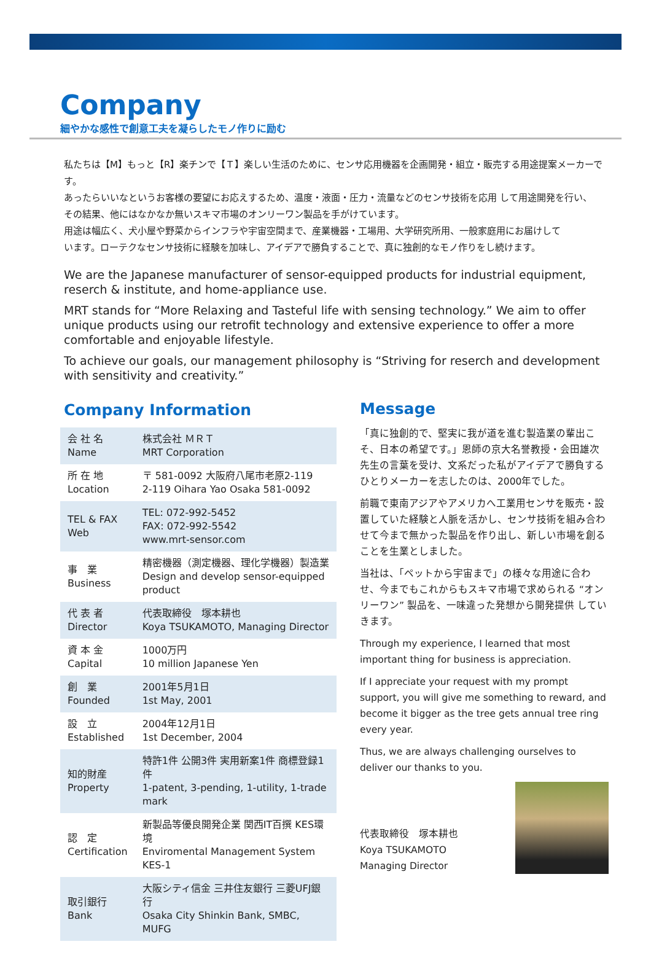Company
細やかな感性で創意工夫を凝らしたモノ作りに励む
私たちは【M】もっと【R】楽チンで【Ｔ】楽しい生活のために、センサ応用機器を企画開発・組立・販売する用途提案メーカーです。
あったらいいなというお客様の要望にお応えするため、温度・液面・圧力・流量などのセンサ技術を応用 して用途開発を行い、
その結果、他にはなかなか無いスキマ市場のオンリーワン製品を手がけています。
用途は幅広く、犬小屋や野菜からインフラや宇宙空間まで、産業機器・工場用、大学研究所用、一般家庭用にお届けして
います。ローテクなセンサ技術に経験を加味し、アイデアで勝負することで、真に独創的なモノ作りをし続けます。
We are the Japanese manufacturer of sensor-equipped products for industrial equipment, reserch & institute, and home-appliance use.
MRT stands for “More Relaxing and Tasteful life with sensing technology.” We aim to offer unique products using our retrofit technology and extensive experience to offer a more comfortable and enjoyable lifestyle.
To achieve our goals, our management philosophy is “Striving for reserch and development with sensitivity and creativity.”
Company Information
| 会 社 名 Name | 株式会社 ＭＲＴ MRT Corporation |
| 所 在 地 Location | 〒 581-0092 大阪府八尾市老原2-119 2-119 Oihara Yao Osaka 581-0092 |
| TEL & FAX Web | TEL: 072-992-5452 FAX: 072-992-5542 www.mrt-sensor.com |
| 事 業 Business | 精密機器（測定機器、理化学機器）製造業 Design and develop sensor-equipped product |
| 代 表 者 Director | 代表取締役 塚本耕也 Koya TSUKAMOTO, Managing Director |
| 資 本 金 Capital | 1000万円 10 million Japanese Yen |
| 創 業 Founded | 2001年5月1日 1st May, 2001 |
| 設 立 Established | 2004年12月1日 1st December, 2004 |
| 知的財産 Property | 特許1件 公開3件 実用新案1件 商標登録1件 1-patent, 3-pending, 1-utility, 1-trade mark |
| 認 定 Certification | 新製品等優良開発企業 関西IT百撰 KES環境 Enviromental Management System KES-1 |
| 取引銀行 Bank | 大阪シティ信金 三井住友銀行 三菱UFJ銀行 Osaka City Shinkin Bank, SMBC, MUFG |
Message
「真に独創的で、堅実に我が道を進む製造業の輩出こそ、日本の希望です。」恩師の京大名誉教授・会田雄次先生の言葉を受け、文系だった私がアイデアで勝負するひとりメーカーを志したのは、2000年でした。
前職で東南アジアやアメリカへ工業用センサを販売・設置していた経験と人脈を活かし、センサ技術を組み合わせて今まで無かった製品を作り出し、新しい市場を創ることを生業としました。
当社は、「ペットから宇宙まで」の様々な用途に合わせ、今までもこれからもスキマ市場で求められる “オンリーワン” 製品を、一味違った発想から開発提供 していきます。
Through my experience, I learned that most important thing for business is appreciation.
If I appreciate your request with my prompt support, you will give me something to reward, and become it bigger as the tree gets annual tree ring every year.
Thus, we are always challenging ourselves to deliver our thanks to you.
代表取締役　塚本耕也
Koya TSUKAMOTO
Managing Director